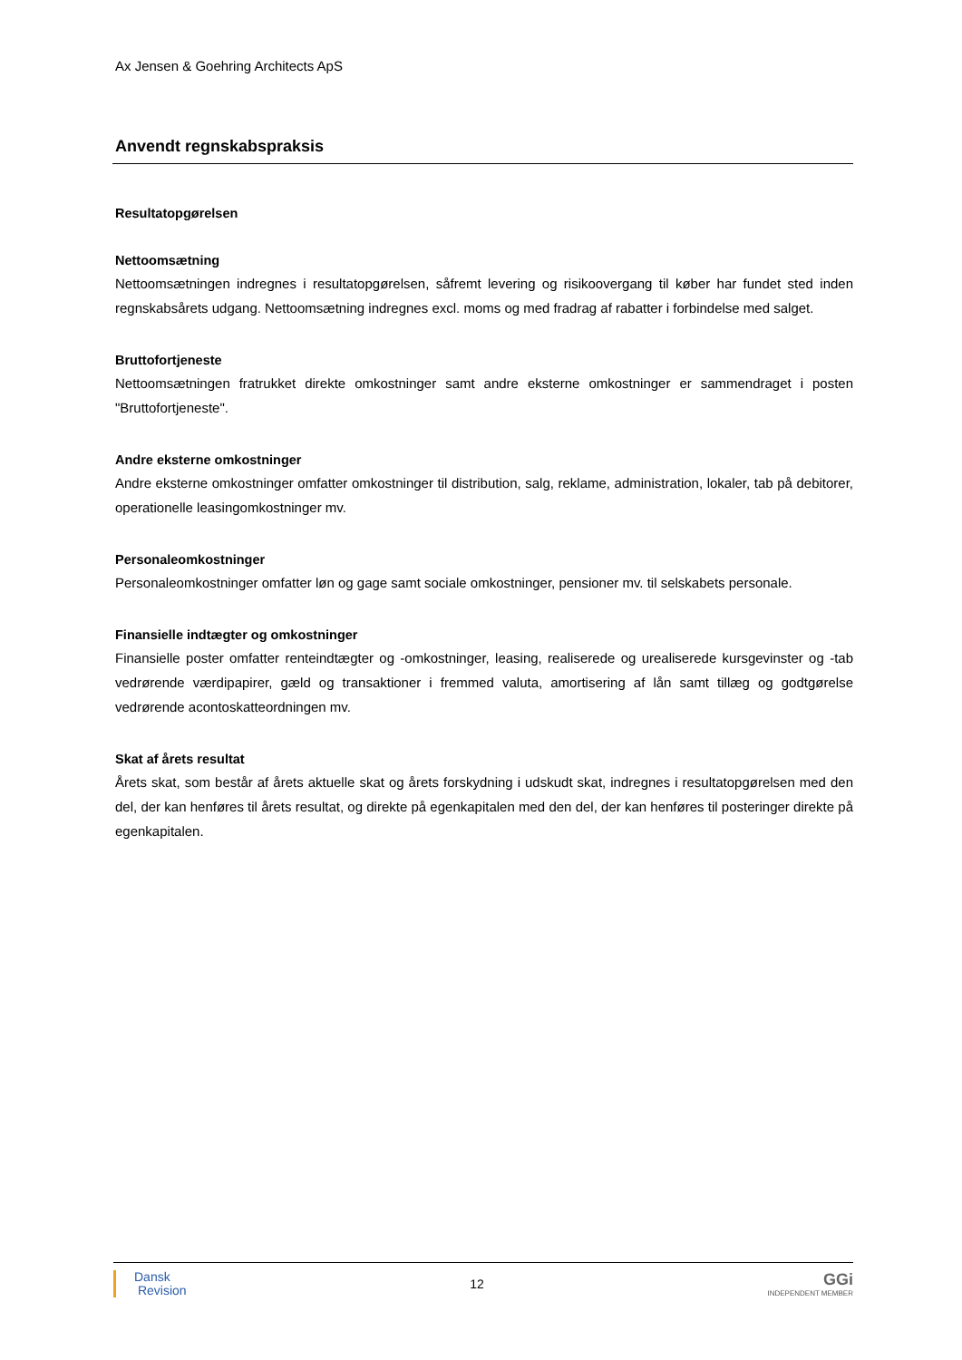Ax Jensen & Goehring Architects ApS
Anvendt regnskabspraksis
Resultatopgørelsen
Nettoomsætning
Nettoomsætningen indregnes i resultatopgørelsen, såfremt levering og risikoovergang til køber har fundet sted inden regnskabsårets udgang. Nettoomsætning indregnes excl. moms og med fradrag af rabatter i forbindelse med salget.
Bruttofortjeneste
Nettoomsætningen fratrukket direkte omkostninger samt andre eksterne omkostninger er sammendraget i posten "Bruttofortjeneste".
Andre eksterne omkostninger
Andre eksterne omkostninger omfatter omkostninger til distribution, salg, reklame, administration, lokaler, tab på debitorer, operationelle leasingomkostninger mv.
Personaleomkostninger
Personaleomkostninger omfatter løn og gage samt sociale omkostninger, pensioner mv. til selskabets personale.
Finansielle indtægter og omkostninger
Finansielle poster omfatter renteindtægter og -omkostninger, leasing, realiserede og urealiserede kursgevinster og -tab vedrørende værdipapirer, gæld og transaktioner i fremmed valuta, amortisering af lån samt tillæg og godtgørelse vedrørende acontoskatteordningen mv.
Skat af årets resultat
Årets skat, som består af årets aktuelle skat og årets forskydning i udskudt skat, indregnes i resultatopgørelsen med den del, der kan henføres til årets resultat, og direkte på egenkapitalen med den del, der kan henføres til posteringer direkte på egenkapitalen.
Dansk
Revision
12
GGi
INDEPENDENT MEMBER